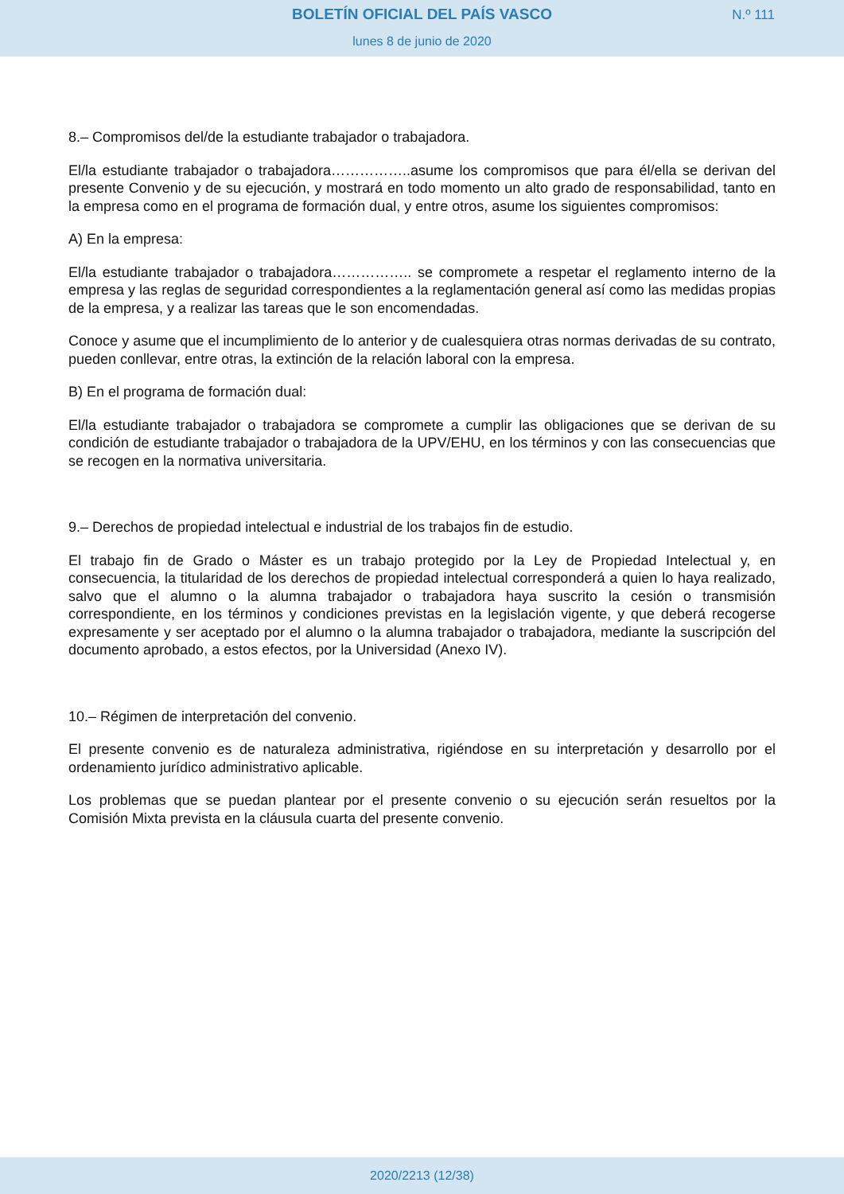BOLETÍN OFICIAL DEL PAÍS VASCO
N.º 111
lunes 8 de junio de 2020
8.– Compromisos del/de la estudiante trabajador o trabajadora.
El/la estudiante trabajador o trabajadora……………..asume los compromisos que para él/ella se derivan del presente Convenio y de su ejecución, y mostrará en todo momento un alto grado de responsabilidad, tanto en la empresa como en el programa de formación dual, y entre otros, asume los siguientes compromisos:
A) En la empresa:
El/la estudiante trabajador o trabajadora…………….. se compromete a respetar el reglamento interno de la empresa y las reglas de seguridad correspondientes a la reglamentación general así como las medidas propias de la empresa, y a realizar las tareas que le son encomendadas.
Conoce y asume que el incumplimiento de lo anterior y de cualesquiera otras normas derivadas de su contrato, pueden conllevar, entre otras, la extinción de la relación laboral con la empresa.
B) En el programa de formación dual:
El/la estudiante trabajador o trabajadora se compromete a cumplir las obligaciones que se derivan de su condición de estudiante trabajador o trabajadora de la UPV/EHU, en los términos y con las consecuencias que se recogen en la normativa universitaria.
9.– Derechos de propiedad intelectual e industrial de los trabajos fin de estudio.
El trabajo fin de Grado o Máster es un trabajo protegido por la Ley de Propiedad Intelectual y, en consecuencia, la titularidad de los derechos de propiedad intelectual corresponderá a quien lo haya realizado, salvo que el alumno o la alumna trabajador o trabajadora haya suscrito la cesión o transmisión correspondiente, en los términos y condiciones previstas en la legislación vigente, y que deberá recogerse expresamente y ser aceptado por el alumno o la alumna trabajador o trabajadora, mediante la suscripción del documento aprobado, a estos efectos, por la Universidad (Anexo IV).
10.– Régimen de interpretación del convenio.
El presente convenio es de naturaleza administrativa, rigiéndose en su interpretación y desarrollo por el ordenamiento jurídico administrativo aplicable.
Los problemas que se puedan plantear por el presente convenio o su ejecución serán resueltos por la Comisión Mixta prevista en la cláusula cuarta del presente convenio.
2020/2213 (12/38)